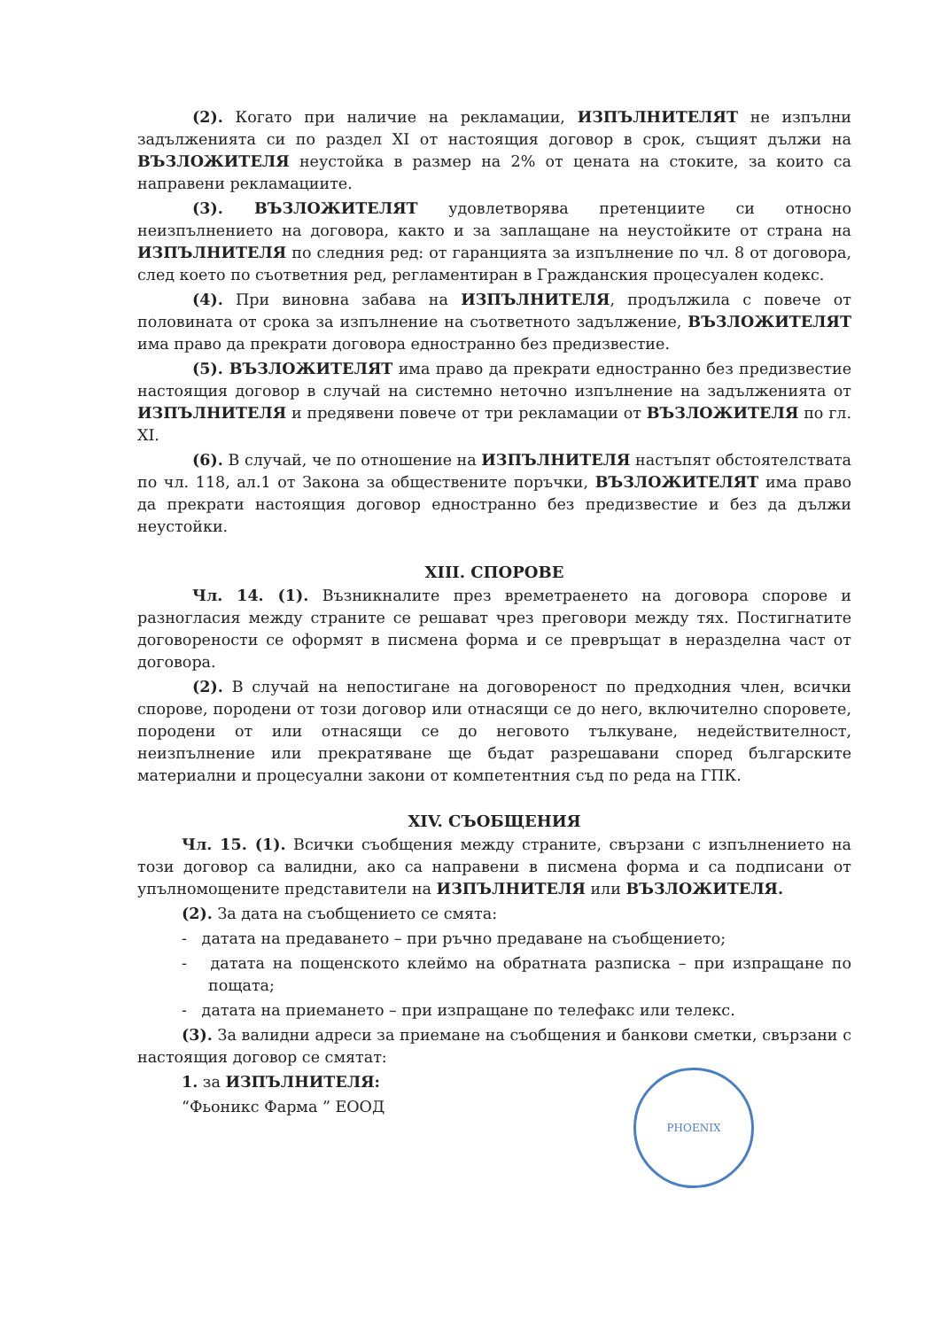(2). Когато при наличие на рекламации, ИЗПЪЛНИТЕЛЯТ не изпълни задълженията си по раздел XI от настоящия договор в срок, същият дължи на ВЪЗЛОЖИТЕЛЯ неустойка в размер на 2% от цената на стоките, за които са направени рекламациите.
(3). ВЪЗЛОЖИТЕЛЯТ удовлетворява претенциите си относно неизпълнението на договора, както и за заплащане на неустойките от страна на ИЗПЪЛНИТЕЛЯ по следния ред: от гаранцията за изпълнение по чл. 8 от договора, след което по съответния ред, регламентиран в Гражданския процесуален кодекс.
(4). При виновна забава на ИЗПЪЛНИТЕЛЯ, продължила с повече от половината от срока за изпълнение на съответното задължение, ВЪЗЛОЖИТЕЛЯТ има право да прекрати договора едностранно без предизвестие.
(5). ВЪЗЛОЖИТЕЛЯТ има право да прекрати едностранно без предизвестие настоящия договор в случай на системно неточно изпълнение на задълженията от ИЗПЪЛНИТЕЛЯ и предявени повече от три рекламации от ВЪЗЛОЖИТЕЛЯ по гл. XI.
(6). В случай, че по отношение на ИЗПЪЛНИТЕЛЯ настъпят обстоятелствата по чл. 118, ал.1 от Закона за обществените поръчки, ВЪЗЛОЖИТЕЛЯТ има право да прекрати настоящия договор едностранно без предизвестие и без да дължи неустойки.
XIII. СПОРОВЕ
Чл. 14. (1). Възникналите през времетраенето на договора спорове и разногласия между страните се решават чрез преговори между тях. Постигнатите договорености се оформят в писмена форма и се превръщат в неразделна част от договора.
(2). В случай на непостигане на договореност по предходния член, всички спорове, породени от този договор или отнасящи се до него, включително споровете, породени от или отнасящи се до неговото тълкуване, недействителност, неизпълнение или прекратяване ще бъдат разрешавани според българските материални и процесуални закони от компетентния съд по реда на ГПК.
XIV. СЪОБЩЕНИЯ
Чл. 15. (1). Всички съобщения между страните, свързани с изпълнението на този договор са валидни, ако са направени в писмена форма и са подписани от упълномощените представители на ИЗПЪЛНИТЕЛЯ или ВЪЗЛОЖИТЕЛЯ.
(2). За дата на съобщението се смята:
- датата на предаването – при ръчно предаване на съобщението;
- датата на пощенското клеймо на обратната разписка – при изпращане по пощата;
- датата на приемането – при изпращане по телефакс или телекс.
(3). За валидни адреси за приемане на съобщения и банкови сметки, свързани с настоящия договор се смятат:
1. за ИЗПЪЛНИТЕЛЯ:
“Фьоникс Фарма ” ЕООД
PHOENIX